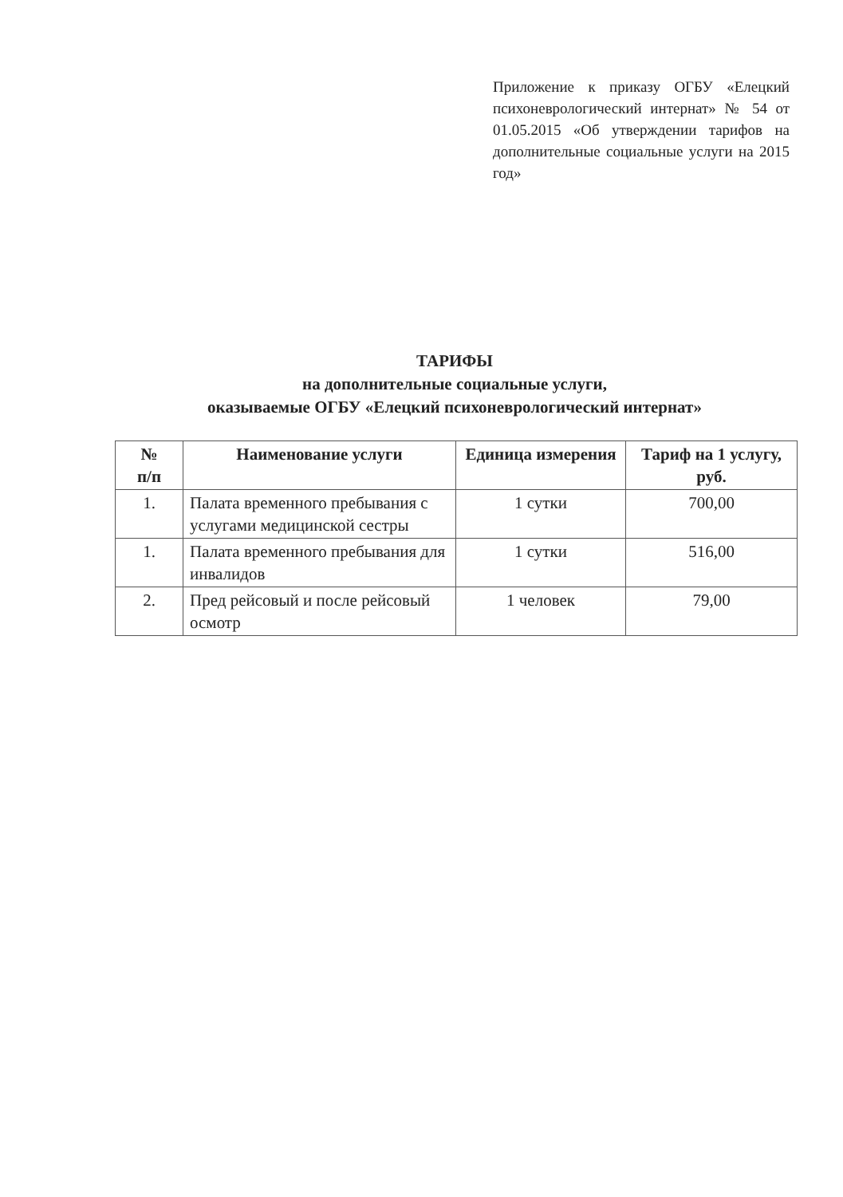Приложение к приказу ОГБУ «Елецкий психоневрологический интернат» № 54 от 01.05.2015 «Об утверждении тарифов на дополнительные социальные услуги на 2015 год»
ТАРИФЫ
на дополнительные социальные услуги,
оказываемые ОГБУ «Елецкий психоневрологический интернат»
| № п/п | Наименование услуги | Единица измерения | Тариф на 1 услугу, руб. |
| --- | --- | --- | --- |
| 1. | Палата временного пребывания с услугами медицинской сестры | 1 сутки | 700,00 |
| 1. | Палата временного пребывания для инвалидов | 1 сутки | 516,00 |
| 2. | Пред рейсовый и после рейсовый осмотр | 1 человек | 79,00 |